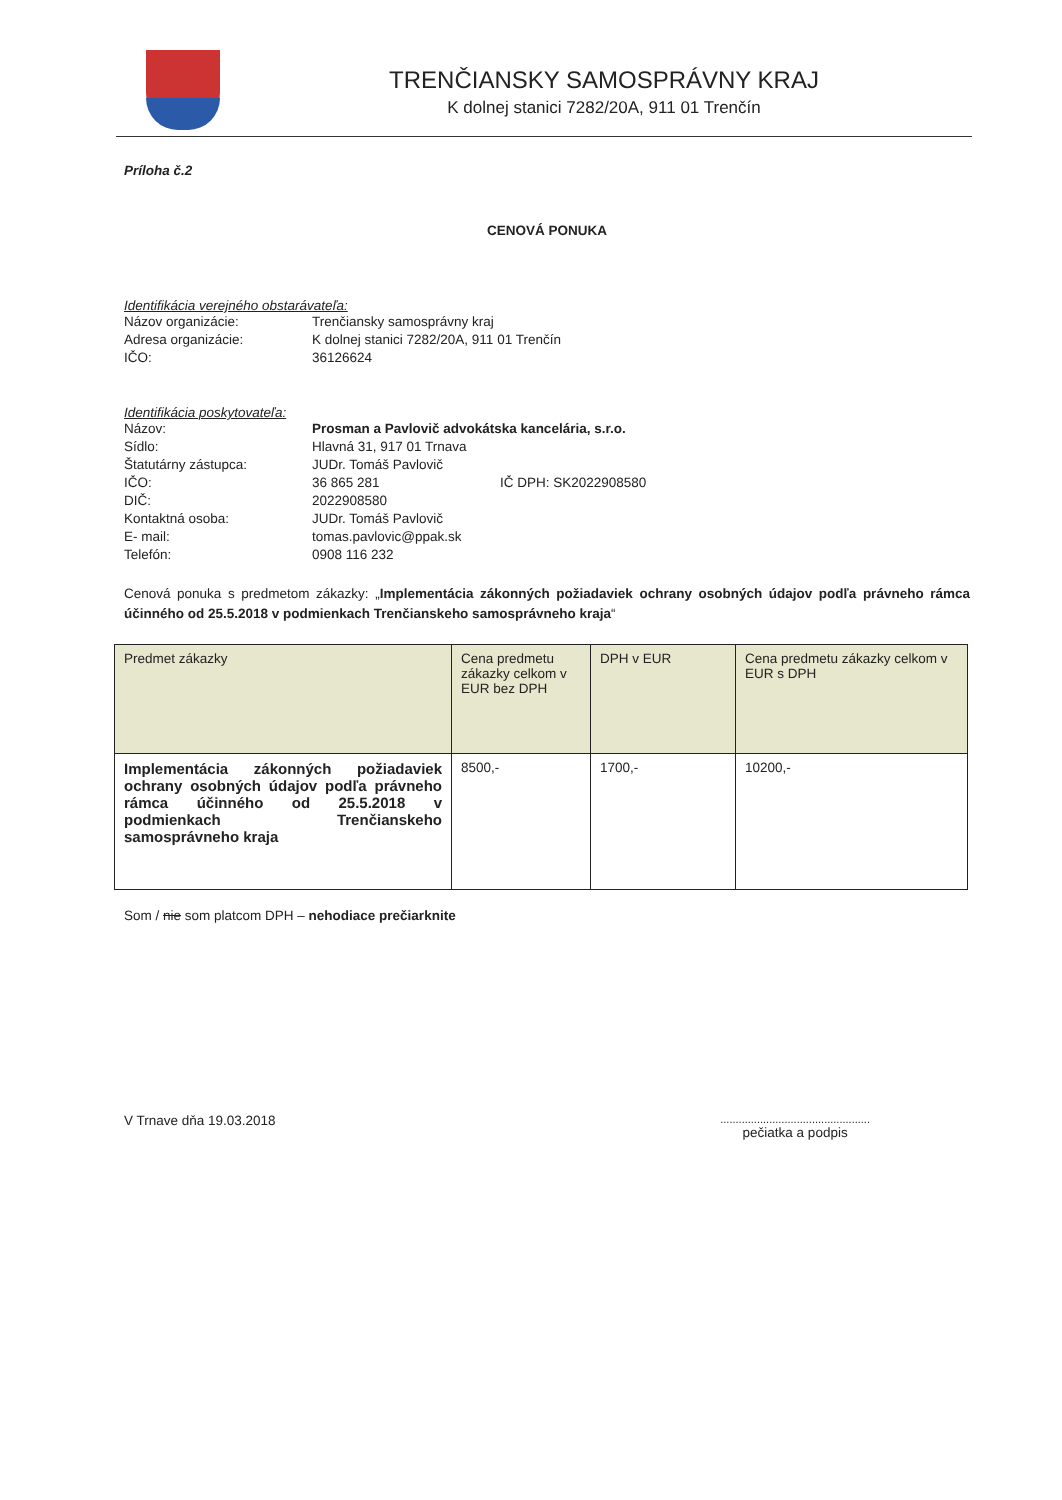TRENČIANSKY SAMOSPRÁVNY KRAJ
K dolnej stanici 7282/20A, 911 01 Trenčín
Príloha č.2
CENOVÁ PONUKA
Identifikácia verejného obstarávateľa:
Názov organizácie: Trenčiansky samosprávny kraj
Adresa organizácie: K dolnej stanici 7282/20A, 911 01 Trenčín
IČO: 36126624
Identifikácia poskytovateľa:
Názov: Prosman a Pavlovič advokátska kancelária, s.r.o.
Sídlo: Hlavná 31, 917 01 Trnava
Štatutárny zástupca: JUDr. Tomáš Pavlovič
IČO: 36 865 281 IČ DPH: SK2022908580
DIČ: 2022908580
Kontaktná osoba: JUDr. Tomáš Pavlovič
E- mail: tomas.pavlovic@ppak.sk
Telefón: 0908 116 232
Cenová ponuka s predmetom zákazky: „Implementácia zákonných požiadaviek ochrany osobných údajov podľa právneho rámca účinného od 25.5.2018 v podmienkach Trenčianskeho samosprávneho kraja“
| Predmet zákazky | Cena predmetu zákazky celkom v EUR bez DPH | DPH v EUR | Cena predmetu zákazky celkom v EUR s DPH |
| --- | --- | --- | --- |
| Implementácia zákonných požiadaviek ochrany osobných údajov podľa právneho rámca účinného od 25.5.2018 v podmienkach Trenčianskeho samosprávneho kraja | 8500,- | 1700,- | 10200,- |
Som / nie som platcom DPH – nehodiace prečiarknite
V Trnave dňa 19.03.2018 .................................................
pečiatka a podpis